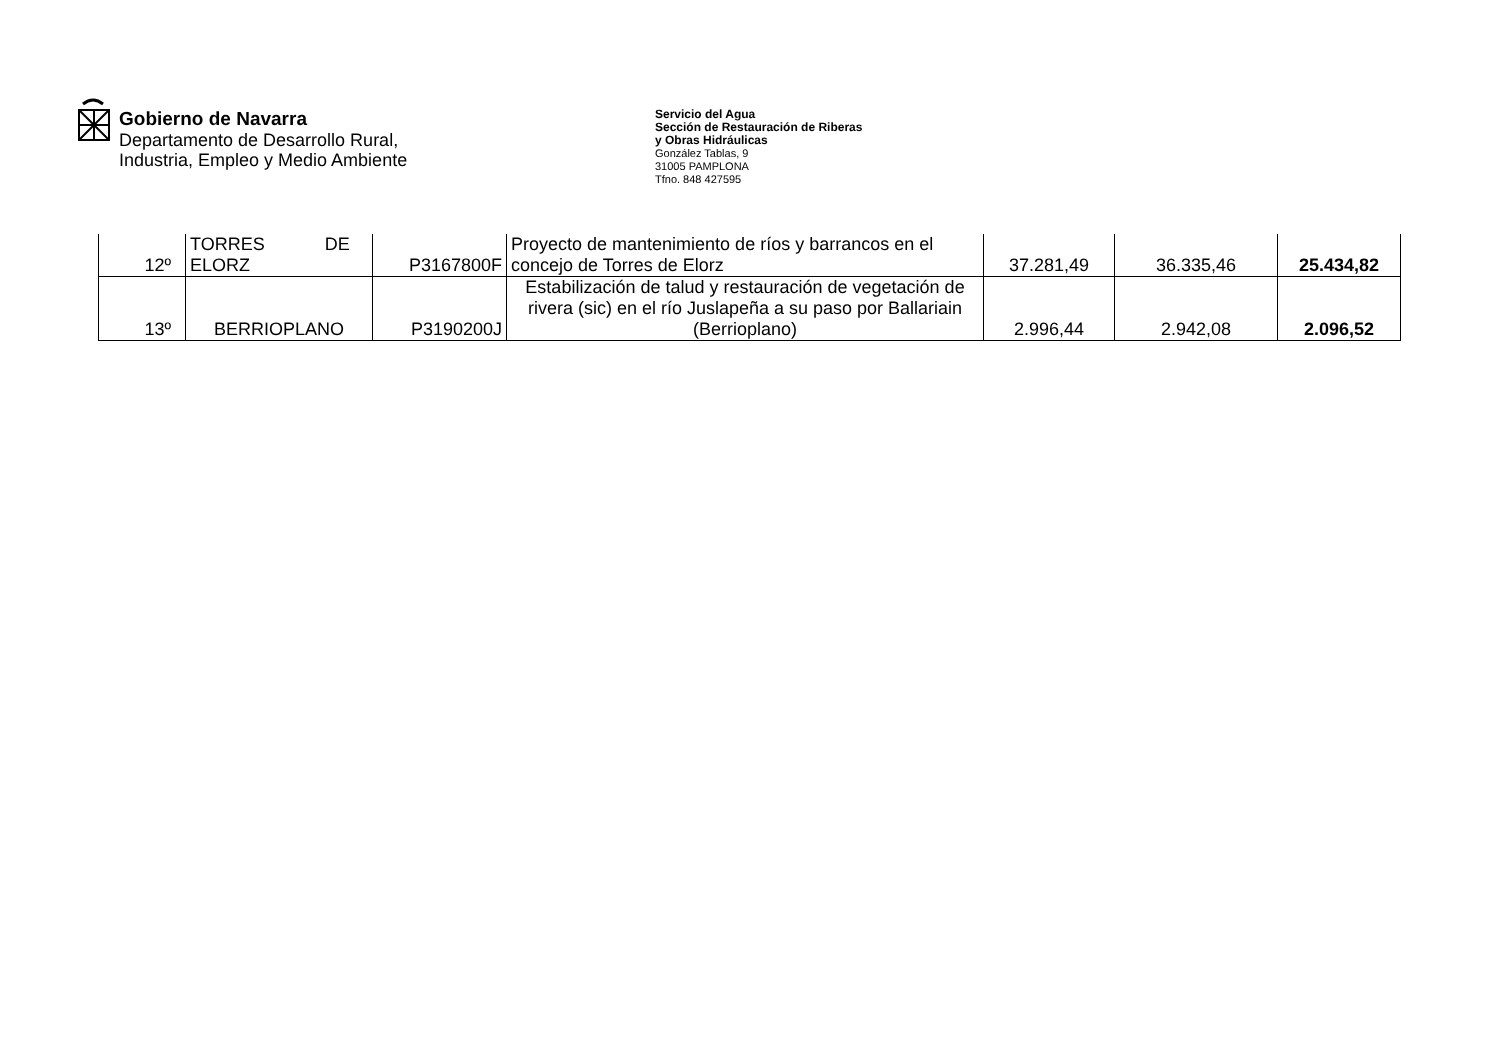Gobierno de Navarra
Departamento de Desarrollo Rural,
Industria, Empleo y Medio Ambiente
Servicio del Agua
Sección de Restauración de Riberas
y Obras Hidráulicas
González Tablas, 9
31005 PAMPLONA
Tfno. 848 427595
| 12º | TORRES DE ELORZ | P3167800F | Proyecto de mantenimiento de ríos y barrancos en el concejo de Torres de Elorz | 37.281,49 | 36.335,46 | 25.434,82 |
| 13º | BERRIOPLANO | P3190200J | Estabilización de talud y restauración de vegetación de rivera (sic) en el río Juslapeña a su paso por Ballariain (Berrioplano) | 2.996,44 | 2.942,08 | 2.096,52 |